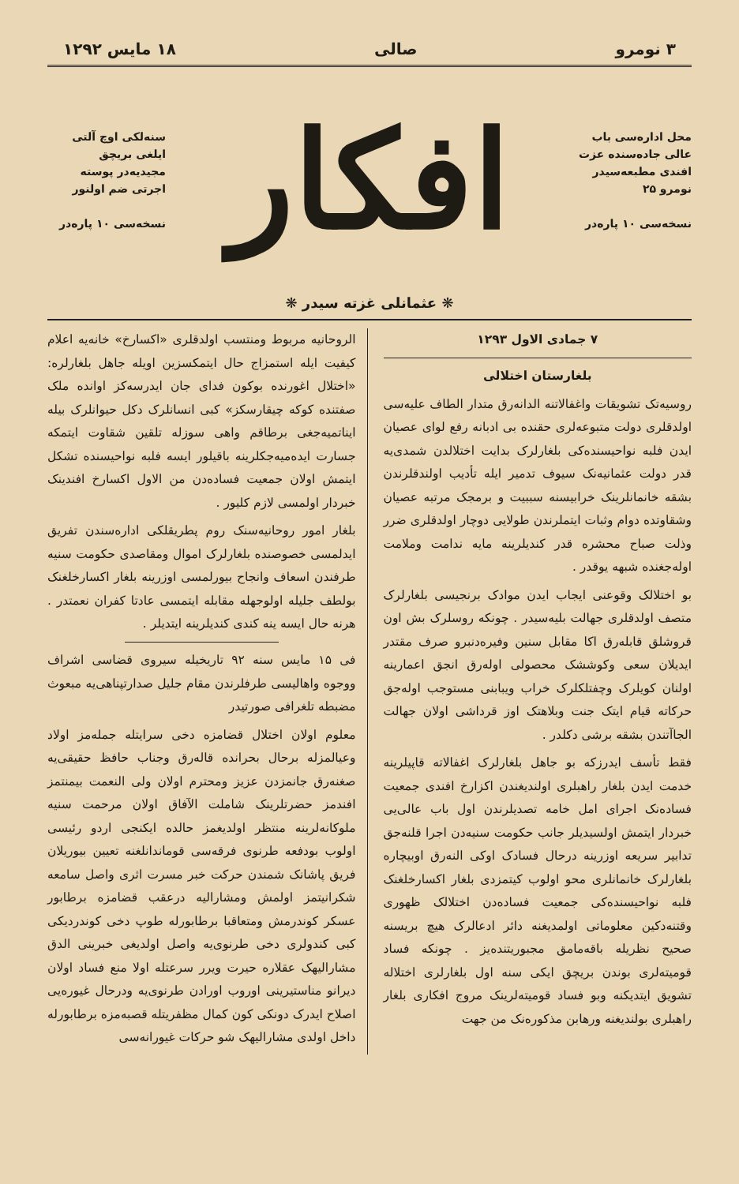۳ نومرو صالی ۱۸ مایس ۱۲۹۲
محل اداره‌سی باب عالی جاده‌سنده عزت افندی مطبعه‌سیدر نومرو ۲۵
نسخه‌سی ۱۰ پاره‌در
افکار
سنه‌لکی اوچ آلتی ایلغی بریچق مجیدیه‌در پوسته اجرتی ضم اولنور
نسخه‌سی ۱۰ پاره‌در
❋ عثمانلی غزته سیدر ❋
۷ جمادی الاول ۱۲۹۳
بلغارستان اختلالی
روسیه‌تک تشویقات واغفالاتنه الدانه‌رق متدار الطاف علیه‌سی اولدقلری دولت متبوعه‌لری حقنده بی ادبانه رفع لوای عصیان ایدن فلبه نواحیسنده‌کی بلغارلرک بدایت اختلالدن شمدی‌یه قدر دولت عثمانیه‌نک سیوف تدمیر ایله تأدیب اولندقلرندن بشقه خانمانلرینک خرابیسنه سببیت و برمجک مرتبه عصیان وشقاوتده دوام وثبات ایتملرندن طولایی دوچار اولدقلری ضرر وذلت صباح محشره قدر کندیلرینه مایه ندامت وملامت اوله‌جغنده شبهه یوقدر .
بو اختلالک وقوعنی ایجاب ایدن موادک برنجیسی بلغارلرک متصف اولدقلری جهالت بلیه‌سیدر . چونکه روسلرک بش اون قروشلق قابله‌رق اکا مقابل سنین وفیره‌دنبرو صرف مقتدر ایدیلان سعی وکوششک محصولی اوله‌رق انجق اعمارینه اولنان کویلرک وچفتلکلرک خراب ویبابنی مستوجب اوله‌جق حرکاته قیام ایتک جنت وبلاهتک اوز قرداشی اولان جهالت الجاآتندن بشقه برشی دکلدر .
فقط تأسف ایدرزکه بو جاهل بلغارلرک اغفالاته قاپیلرینه خدمت ایدن بلغار راهبلری اولندیغندن اکزارخ افندی جمعیت فساده‌نک اجرای امل خامه تصدیلرندن اول باب عالی‌یی خبردار ایتمش اولسیدیلر جانب حکومت سنیه‌دن اجرا قلنه‌جق تدابیر سریعه اوزرینه درحال فسادک اوکی النه‌رق اوبیچاره بلغارلرک خانمانلری محو اولوب کیتمزدی بلغار اکسارخلغنک فلبه نواحیسنده‌کی جمعیت فساده‌دن اختلالک ظهوری وقتنه‌دکین معلوماتی اولمدیغنه دائر ادعالرک هیچ بریسنه صحیح نظریله باقه‌مامق مجبوریتنده‌یز . چونکه فساد قومیته‌لری بوندن بریچق ایکی سنه اول بلغارلری اختلاله تشویق ایتدیکنه وبو فساد قومیته‌لرینک مروج افکاری بلغار راهبلری بولندیغنه ورهابن مذکوره‌نک من جهت
الروحانیه مربوط ومنتسب اولدقلری «اکسارخ» خانه‌یه اعلام کیفیت ایله استمزاج حال ایتمکسزین اویله جاهل بلغارلره: «اختلال اغورنده بوکون فدای جان ایدرسه‌کز اوانده ملک صفتنده کوکه چیقارسکز» کبی انسانلرک دکل حیوانلرک بیله ایناتمیه‌جغی برطاقم واهی سوزله تلقین شقاوت ایتمکه جسارت ایده‌میه‌جکلرینه باقیلور ایسه فلبه نواحیسنده تشکل ایتمش اولان جمعیت فساده‌دن من الاول اکسارخ افندینک خبردار اولمسی لازم کلیور .
بلغار امور روحانیه‌سنک روم پطریقلکی اداره‌سندن تفریق ایدلمسی خصوصنده بلغارلرک اموال ومقاصدی حکومت سنیه طرفندن اسعاف وانجاح بیورلمسی اوزرینه بلغار اکسارخلغنک بولطف جلیله اولوجهله مقابله ایتمسی عادتا کفران نعمتدر . هرنه حال ایسه ینه کندی کندیلرینه ایتدیلر .
فی ۱۵ مایس سنه ۹۲ تاریخیله سیروی قضاسی اشراف ووجوه واهالیسی طرفلرندن مقام جلیل صدارتپناهی‌یه مبعوث مضبطه تلغرافی صورتیدر
معلوم اولان اختلال قضامزه دخی سرایتله جمله‌مز اولاد وعیالمزله برحال بحرانده قاله‌رق وجناب حافظ حقیقی‌یه صغنه‌رق جانمزدن عزیز ومحترم اولان ولی النعمت بیمنتمز افندمز حضرتلرینک شاملت الآفاق اولان مرحمت سنیه ملوکانه‌لرینه منتظر اولدیغمز حالده ایکنجی اردو رئیسی اولوب بودفعه طرنوی فرقه‌سی قوماندانلغنه تعیین بیوریلان فریق پاشانک شمندن حرکت خبر مسرت اثری واصل سامعه شکرانیتمز اولمش ومشارالیه درعقب قضامزه برطابور عسکر کوندرمش ومتعاقبا برطابورله طوپ دخی کوندردیکی کبی کندولری دخی طرنوی‌یه واصل اولدیغی خبرینی الدق مشارالیهک عقلاره حیرت ویرر سرعتله اولا منع فساد اولان دیرانو مناستیرینی اوروب اورادن طرنوی‌یه ودرحال غیوره‌یی اصلاح ایدرک دونکی کون کمال مظفریتله قصبه‌مزه برطابورله داخل اولدی مشارالیهک شو حرکات غیورانه‌سی